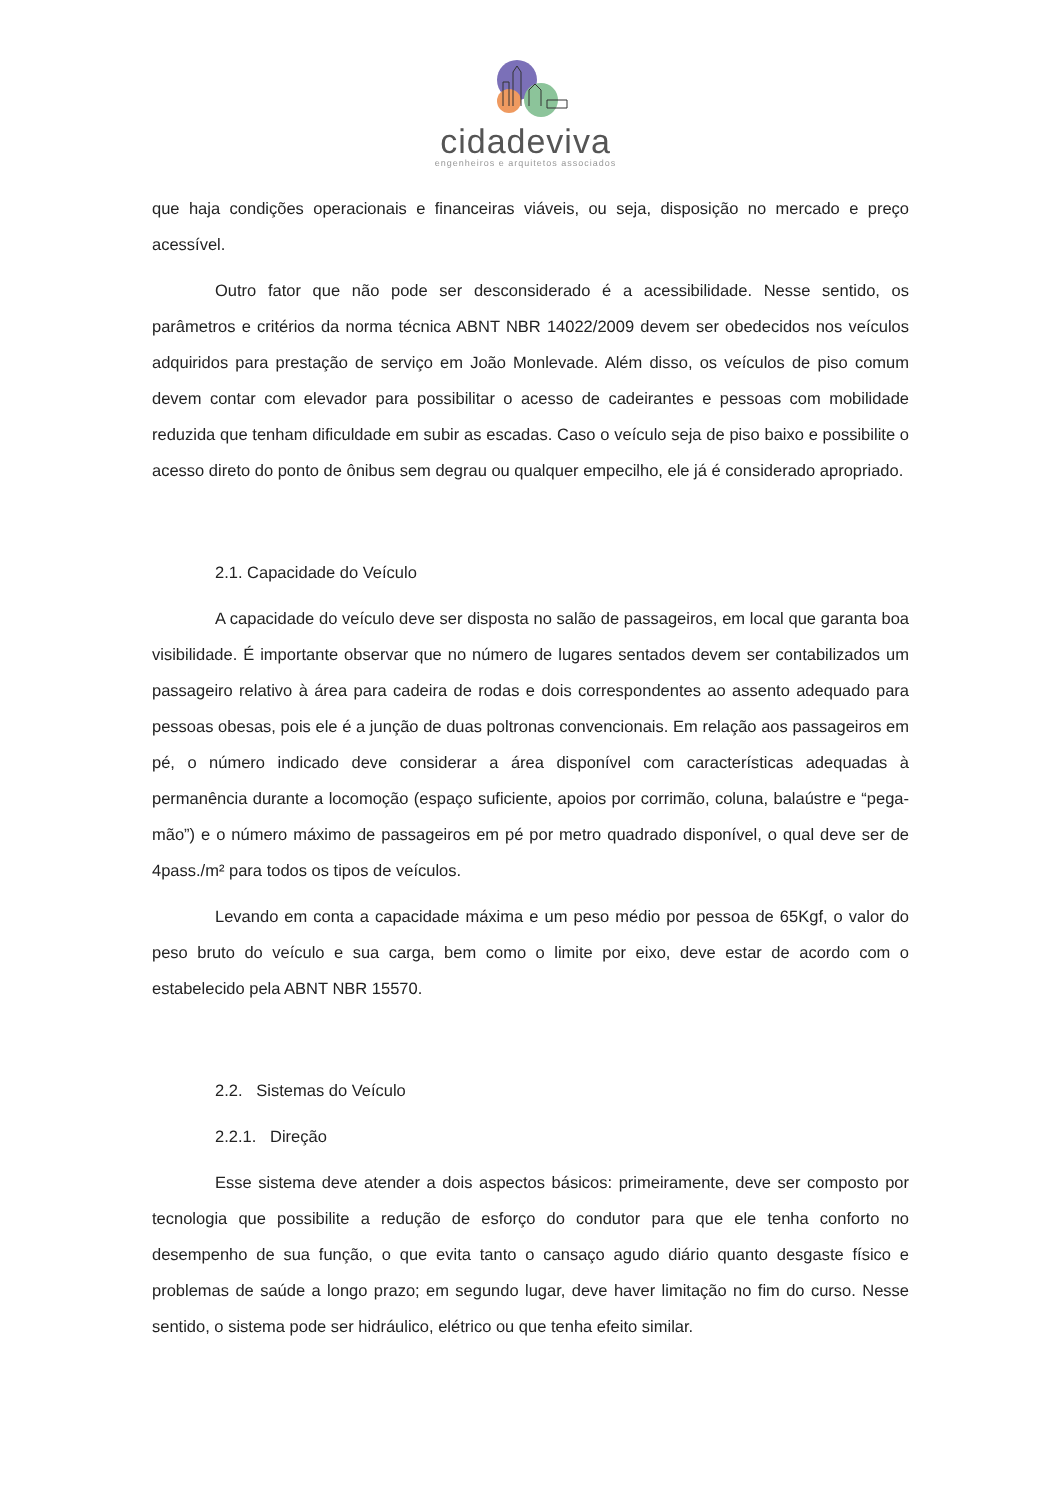cidadeviva
engenheiros e arquitetos associados
que haja condições operacionais e financeiras viáveis, ou seja, disposição no mercado e preço acessível.
Outro fator que não pode ser desconsiderado é a acessibilidade. Nesse sentido, os parâmetros e critérios da norma técnica ABNT NBR 14022/2009 devem ser obedecidos nos veículos adquiridos para prestação de serviço em João Monlevade. Além disso, os veículos de piso comum devem contar com elevador para possibilitar o acesso de cadeirantes e pessoas com mobilidade reduzida que tenham dificuldade em subir as escadas. Caso o veículo seja de piso baixo e possibilite o acesso direto do ponto de ônibus sem degrau ou qualquer empecilho, ele já é considerado apropriado.
2.1. Capacidade do Veículo
A capacidade do veículo deve ser disposta no salão de passageiros, em local que garanta boa visibilidade. É importante observar que no número de lugares sentados devem ser contabilizados um passageiro relativo à área para cadeira de rodas e dois correspondentes ao assento adequado para pessoas obesas, pois ele é a junção de duas poltronas convencionais. Em relação aos passageiros em pé, o número indicado deve considerar a área disponível com características adequadas à permanência durante a locomoção (espaço suficiente, apoios por corrimão, coluna, balaústre e “pega-mão”) e o número máximo de passageiros em pé por metro quadrado disponível, o qual deve ser de 4pass./m² para todos os tipos de veículos.
Levando em conta a capacidade máxima e um peso médio por pessoa de 65Kgf, o valor do peso bruto do veículo e sua carga, bem como o limite por eixo, deve estar de acordo com o estabelecido pela ABNT NBR 15570.
2.2. Sistemas do Veículo
2.2.1. Direção
Esse sistema deve atender a dois aspectos básicos: primeiramente, deve ser composto por tecnologia que possibilite a redução de esforço do condutor para que ele tenha conforto no desempenho de sua função, o que evita tanto o cansaço agudo diário quanto desgaste físico e problemas de saúde a longo prazo; em segundo lugar, deve haver limitação no fim do curso. Nesse sentido, o sistema pode ser hidráulico, elétrico ou que tenha efeito similar.